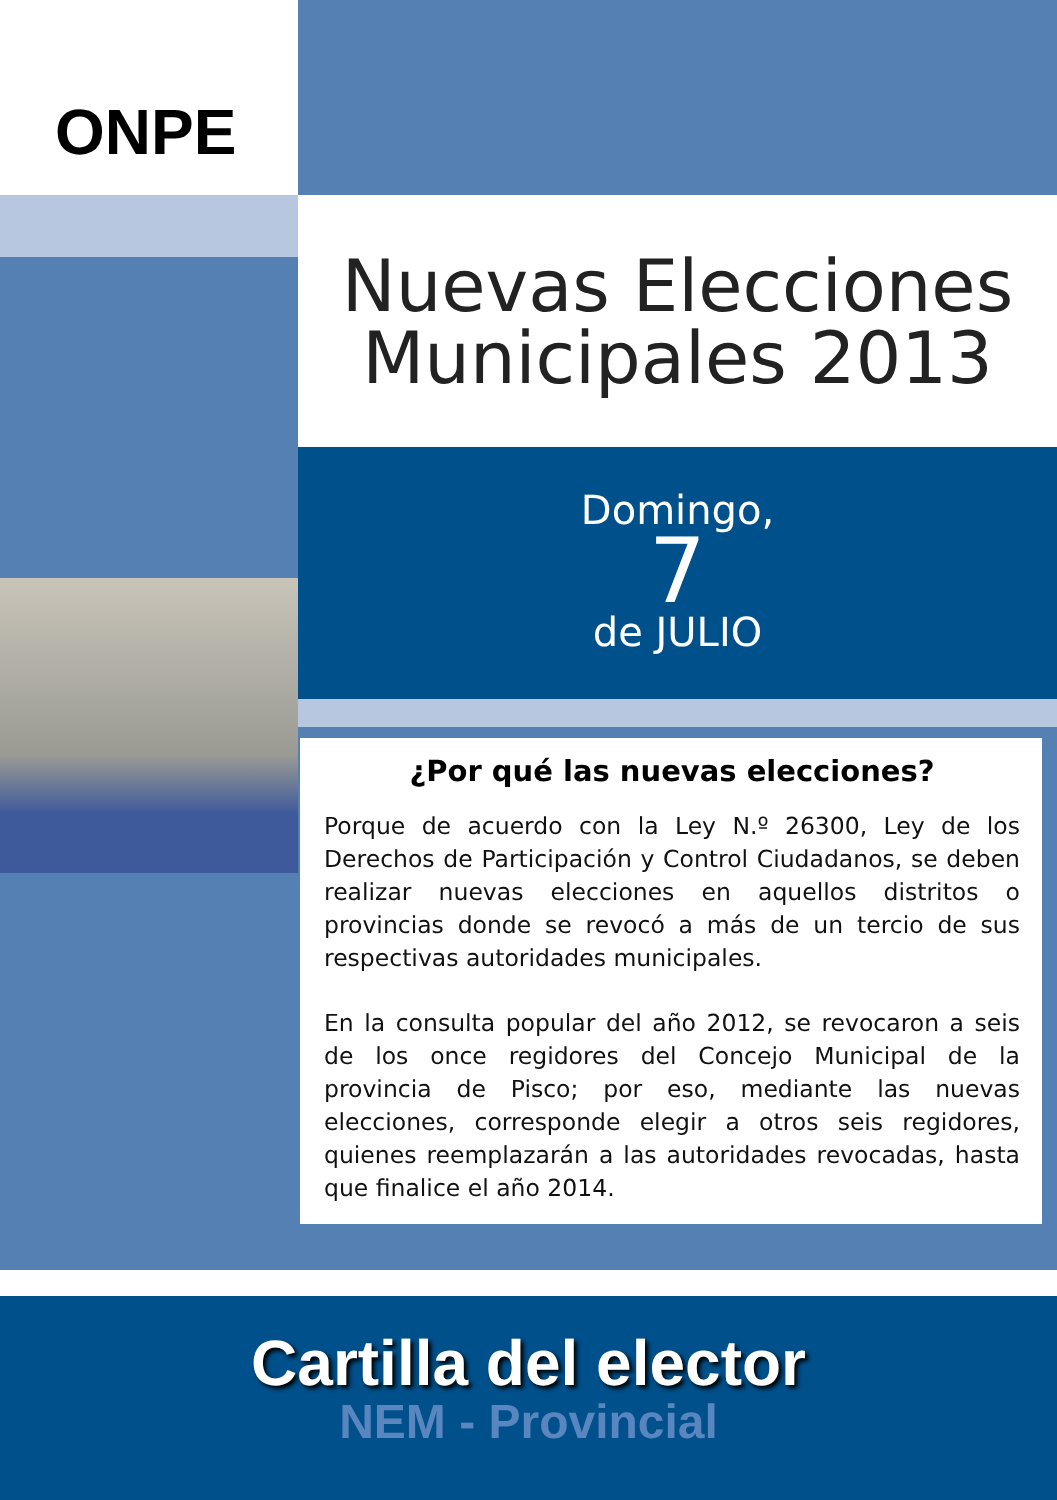ONPE
Nuevas Elecciones
Municipales 2013
Domingo,
7
de JULIO
¿Por qué las nuevas elecciones?
Porque de acuerdo con la Ley N.º 26300, Ley de los Derechos de Participación y Control Ciudadanos, se deben realizar nuevas elecciones en aquellos distritos o provincias donde se revocó a más de un tercio de sus respectivas autoridades municipales.
En la consulta popular del año 2012, se revocaron a seis de los once regidores del Concejo Municipal de la provincia de Pisco; por eso, mediante las nuevas elecciones, corresponde elegir a otros seis regidores, quienes reemplazarán a las autoridades revocadas, hasta que finalice el año 2014.
Cartilla del elector
NEM - Provincial